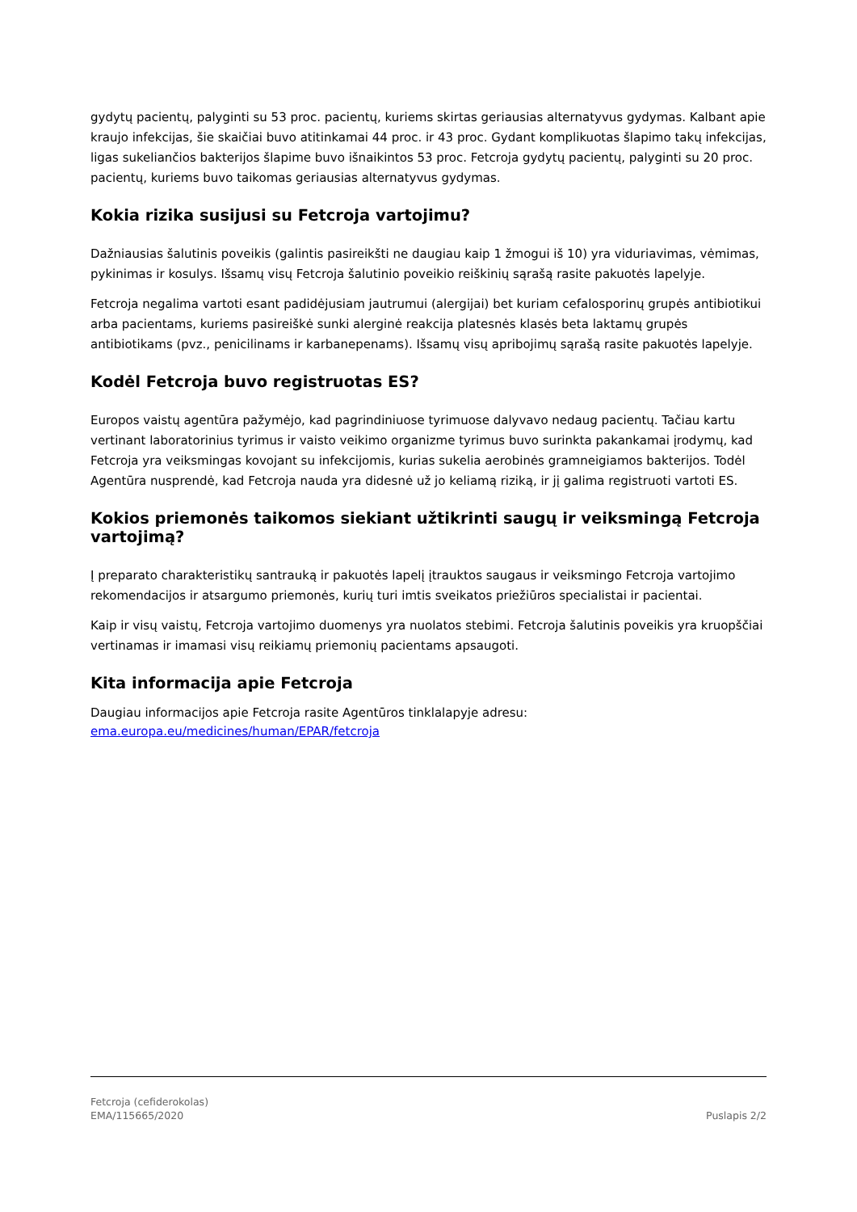gydytų pacientų, palyginti su 53 proc. pacientų, kuriems skirtas geriausias alternatyvus gydymas. Kalbant apie kraujo infekcijas, šie skaičiai buvo atitinkamai 44 proc. ir 43 proc. Gydant komplikuotas šlapimo takų infekcijas, ligas sukeliančios bakterijos šlapime buvo išnaikintos 53 proc. Fetcroja gydytų pacientų, palyginti su 20 proc. pacientų, kuriems buvo taikomas geriausias alternatyvus gydymas.
Kokia rizika susijusi su Fetcroja vartojimu?
Dažniausias šalutinis poveikis (galintis pasireikšti ne daugiau kaip 1 žmogui iš 10) yra viduriavimas, vėmimas, pykinimas ir kosulys. Išsamų visų Fetcroja šalutinio poveikio reiškinių sąrašą rasite pakuotės lapelyje.
Fetcroja negalima vartoti esant padidėjusiam jautrumui (alergijai) bet kuriam cefalosporinų grupės antibiotikui arba pacientams, kuriems pasireiškė sunki alerginė reakcija platesnės klasės beta laktamų grupės antibiotikams (pvz., penicilinams ir karbanepenams). Išsamų visų apribojimų sąrašą rasite pakuotės lapelyje.
Kodėl Fetcroja buvo registruotas ES?
Europos vaistų agentūra pažymėjo, kad pagrindiniuose tyrimuose dalyvavo nedaug pacientų. Tačiau kartu vertinant laboratorinius tyrimus ir vaisto veikimo organizme tyrimus buvo surinkta pakankamai įrodymų, kad Fetcroja yra veiksmingas kovojant su infekcijomis, kurias sukelia aerobinės gramneigiamos bakterijos. Todėl Agentūra nusprendė, kad Fetcroja nauda yra didesnė už jo keliamą riziką, ir jį galima registruoti vartoti ES.
Kokios priemonės taikomos siekiant užtikrinti saugų ir veiksmingą Fetcroja vartojimą?
Į preparato charakteristikų santrauką ir pakuotės lapelį įtrauktos saugaus ir veiksmingo Fetcroja vartojimo rekomendacijos ir atsargumo priemonės, kurių turi imtis sveikatos priežiūros specialistai ir pacientai.
Kaip ir visų vaistų, Fetcroja vartojimo duomenys yra nuolatos stebimi. Fetcroja šalutinis poveikis yra kruopščiai vertinamas ir imamasi visų reikiamų priemonių pacientams apsaugoti.
Kita informacija apie Fetcroja
Daugiau informacijos apie Fetcroja rasite Agentūros tinklalapyje adresu:
ema.europa.eu/medicines/human/EPAR/fetcroja
Fetcroja (cefiderokolas)
EMA/115665/2020
Puslapis 2/2